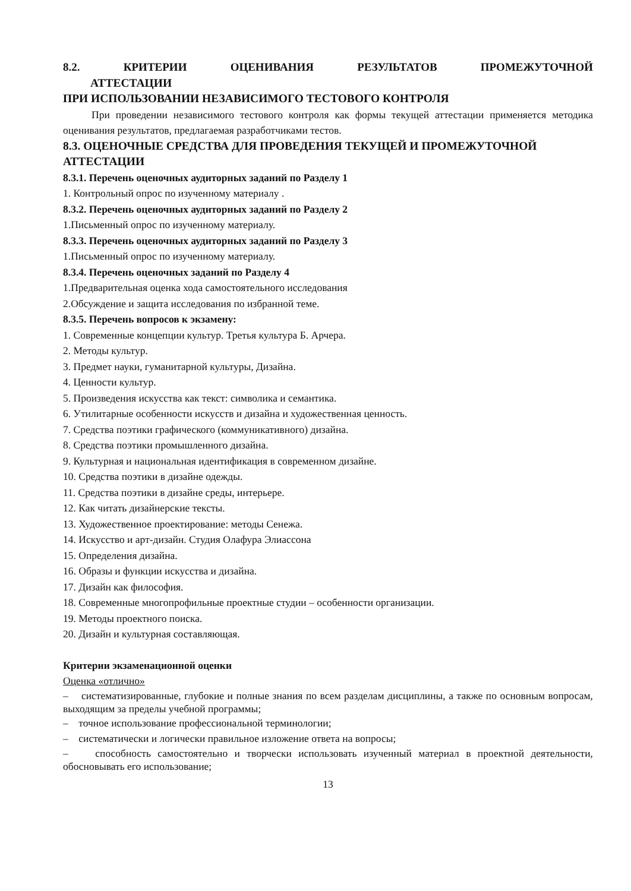8.2. КРИТЕРИИ ОЦЕНИВАНИЯ РЕЗУЛЬТАТОВ ПРОМЕЖУТОЧНОЙ
АТТЕСТАЦИИ
ПРИ ИСПОЛЬЗОВАНИИ НЕЗАВИСИМОГО ТЕСТОВОГО КОНТРОЛЯ
При проведении независимого тестового контроля как формы текущей аттестации применяется методика оценивания результатов, предлагаемая разработчиками тестов.
8.3. ОЦЕНОЧНЫЕ СРЕДСТВА ДЛЯ ПРОВЕДЕНИЯ ТЕКУЩЕЙ И ПРОМЕЖУТОЧНОЙ АТТЕСТАЦИИ
8.3.1. Перечень оценочных аудиторных заданий по Разделу 1
1. Контрольный опрос по изученному материалу .
8.3.2. Перечень оценочных аудиторных заданий по Разделу 2
1.Письменный опрос по изученному материалу.
8.3.3. Перечень оценочных аудиторных заданий по Разделу 3
1.Письменный опрос по изученному материалу.
8.3.4. Перечень оценочных заданий по Разделу 4
1.Предварительная оценка хода самостоятельного исследования
2.Обсуждение и защита исследования по избранной теме.
8.3.5. Перечень вопросов к экзамену:
1. Современные концепции культур. Третья культура Б. Арчера.
2. Методы культур.
3. Предмет науки, гуманитарной культуры, Дизайна.
4. Ценности культур.
5. Произведения искусства как текст: символика и семантика.
6. Утилитарные особенности искусств и дизайна и художественная ценность.
7. Средства поэтики графического (коммуникативного) дизайна.
8. Средства поэтики промышленного дизайна.
9. Культурная и национальная идентификация в современном дизайне.
10. Средства поэтики в дизайне одежды.
11. Средства поэтики в дизайне среды, интерьере.
12. Как читать дизайнерские тексты.
13. Художественное проектирование: методы Сенежа.
14. Искусство и арт-дизайн. Студия Олафура Элиассона
15. Определения дизайна.
16. Образы и функции искусства и дизайна.
17. Дизайн как философия.
18. Современные многопрофильные проектные студии – особенности организации.
19. Методы проектного поиска.
20. Дизайн и культурная составляющая.
Критерии экзаменационной оценки
Оценка «отлично»
– систематизированные, глубокие и полные знания по всем разделам дисциплины, а также по основным вопросам, выходящим за пределы учебной программы;
– точное использование профессиональной терминологии;
– систематически и логически правильное изложение ответа на вопросы;
– способность самостоятельно и творчески использовать изученный материал в проектной деятельности, обосновывать его использование;
13